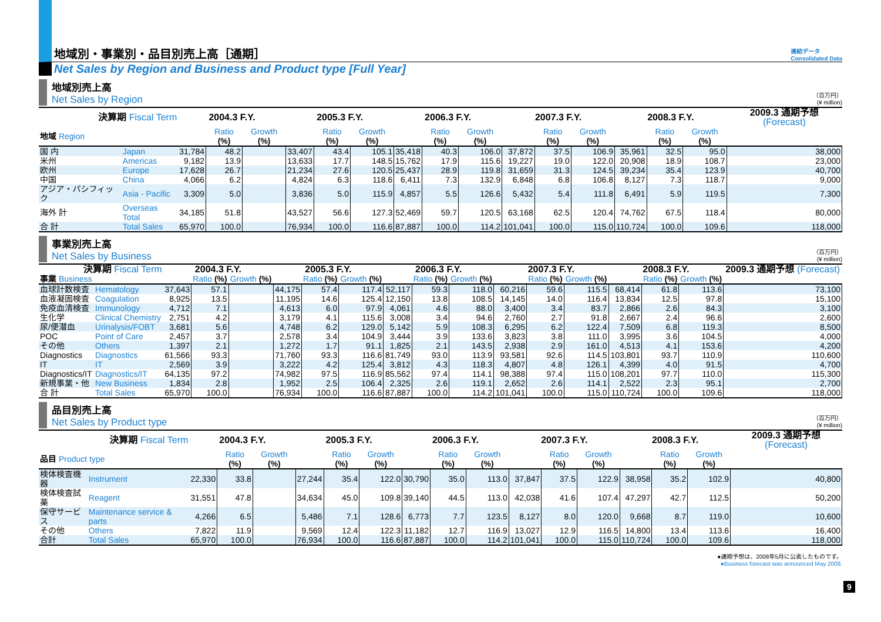地域別・事業別・品目別売上高［通期］
連結データ
Consolidated Data
Net Sales by Region and Business and Product type [Full Year]
地域別売上高
Net Sales by Region
（百万円）
(¥ million)
| 決算期 Fiscal Term | | 2004.3 F.Y. | | | 2005.3 F.Y. | | | 2006.3 F.Y. | | | 2007.3 F.Y. | | | 2008.3 F.Y. | | | 2009.3 通期予想 (Forecast) |
| --- | --- | --- | --- | --- | --- | --- | --- | --- | --- | --- | --- | --- | --- | --- | --- | --- | --- |
| 地域 Region | | | Ratio (%) | Growth (%) | | Ratio (%) | Growth (%) | | Ratio (%) | Growth (%) | | Ratio (%) | Growth (%) | | Ratio (%) | Growth (%) | |
| 国 内 | Japan | 31,784 | 48.2 | | 33,407 | 43.4 | 105.1 | 35,418 | 40.3 | 106.0 | 37,872 | 37.5 | 106.9 | 35,961 | 32.5 | 95.0 | 38,000 |
| 米州 | Americas | 9,182 | 13.9 | | 13,633 | 17.7 | 148.5 | 15,762 | 17.9 | 115.6 | 19,227 | 19.0 | 122.0 | 20,908 | 18.9 | 108.7 | 23,000 |
| 欧州 | Europe | 17,628 | 26.7 | | 21,234 | 27.6 | 120.5 | 25,437 | 28.9 | 119.8 | 31,659 | 31.3 | 124.5 | 39,234 | 35.4 | 123.9 | 40,700 |
| 中国 | China | 4,066 | 6.2 | | 4,824 | 6.3 | 118.6 | 6,411 | 7.3 | 132.9 | 6,848 | 6.8 | 106.8 | 8,127 | 7.3 | 118.7 | 9,000 |
| アジア・パシフィック | Asia - Pacific | 3,309 | 5.0 | | 3,836 | 5.0 | 115.9 | 4,857 | 5.5 | 126.6 | 5,432 | 5.4 | 111.8 | 6,491 | 5.9 | 119.5 | 7,300 |
| 海外 計 | Overseas Total | 34,185 | 51.8 | | 43,527 | 56.6 | 127.3 | 52,469 | 59.7 | 120.5 | 63,168 | 62.5 | 120.4 | 74,762 | 67.5 | 118.4 | 80,000 |
| 合 計 | Total Sales | 65,970 | 100.0 | | 76,934 | 100.0 | 116.6 | 87,887 | 100.0 | 114.2 | 101,041 | 100.0 | 115.0 | 110,724 | 100.0 | 109.6 | 118,000 |
事業別売上高
Net Sales by Business
（百万円）
(¥ million)
| 決算期 Fiscal Term | | 2004.3 F.Y. | | | 2005.3 F.Y. | | | 2006.3 F.Y. | | | 2007.3 F.Y. | | | 2008.3 F.Y. | | | 2009.3 通期予想 (Forecast) |
| --- | --- | --- | --- | --- | --- | --- | --- | --- | --- | --- | --- | --- | --- | --- | --- | --- | --- |
| 事業 Business | | | Ratio (%) | Growth (%) | | Ratio (%) | Growth (%) | | Ratio (%) | Growth (%) | | Ratio (%) | Growth (%) | | Ratio (%) | Growth (%) | |
| 血球計数検査 | Hematology | 37,643 | 57.1 | | 44,175 | 57.4 | 117.4 | 52,117 | 59.3 | 118.0 | 60,216 | 59.6 | 115.5 | 68,414 | 61.8 | 113.6 | 73,100 |
| 血液凝固検査 | Coagulation | 8,925 | 13.5 | | 11,195 | 14.6 | 125.4 | 12,150 | 13.8 | 108.5 | 14,145 | 14.0 | 116.4 | 13,834 | 12.5 | 97.8 | 15,100 |
| 免疫血清検査 | Immunology | 4,712 | 7.1 | | 4,613 | 6.0 | 97.9 | 4,061 | 4.6 | 88.0 | 3,400 | 3.4 | 83.7 | 2,866 | 2.6 | 84.3 | 3,100 |
| 生化学 | Clinical Chemistry | 2,751 | 4.2 | | 3,179 | 4.1 | 115.6 | 3,008 | 3.4 | 94.6 | 2,760 | 2.7 | 91.8 | 2,667 | 2.4 | 96.6 | 2,600 |
| 尿/便潜血 | Urinalysis/FOBT | 3,681 | 5.6 | | 4,748 | 6.2 | 129.0 | 5,142 | 5.9 | 108.3 | 6,295 | 6.2 | 122.4 | 7,509 | 6.8 | 119.3 | 8,500 |
| POC | Point of Care | 2,457 | 3.7 | | 2,578 | 3.4 | 104.9 | 3,444 | 3.9 | 133.6 | 3,823 | 3.8 | 111.0 | 3,995 | 3.6 | 104.5 | 4,000 |
| その他 | Others | 1,397 | 2.1 | | 1,272 | 1.7 | 91.1 | 1,825 | 2.1 | 143.5 | 2,938 | 2.9 | 161.0 | 4,513 | 4.1 | 153.6 | 4,200 |
| Diagnostics | Diagnostics | 61,566 | 93.3 | | 71,760 | 93.3 | 116.6 | 81,749 | 93.0 | 113.9 | 93,581 | 92.6 | 114.5 | 103,801 | 93.7 | 110.9 | 110,600 |
| IT | IT | 2,569 | 3.9 | | 3,222 | 4.2 | 125.4 | 3,812 | 4.3 | 118.3 | 4,807 | 4.8 | 126.1 | 4,399 | 4.0 | 91.5 | 4,700 |
| Diagnostics/IT | Diagnostics/IT | 64,135 | 97.2 | | 74,982 | 97.5 | 116.9 | 85,562 | 97.4 | 114.1 | 98,388 | 97.4 | 115.0 | 108,201 | 97.7 | 110.0 | 115,300 |
| 新規事業・他 | New Business | 1,834 | 2.8 | | 1,952 | 2.5 | 106.4 | 2,325 | 2.6 | 119.1 | 2,652 | 2.6 | 114.1 | 2,522 | 2.3 | 95.1 | 2,700 |
| 合 計 | Total Sales | 65,970 | 100.0 | | 76,934 | 100.0 | 116.6 | 87,887 | 100.0 | 114.2 | 101,041 | 100.0 | 115.0 | 110,724 | 100.0 | 109.6 | 118,000 |
品目別売上高
Net Sales by Product type
（百万円）
(¥ million)
| 決算期 Fiscal Term | | 2004.3 F.Y. | | | 2005.3 F.Y. | | | 2006.3 F.Y. | | | 2007.3 F.Y. | | | 2008.3 F.Y. | | | 2009.3 通期予想 (Forecast) |
| --- | --- | --- | --- | --- | --- | --- | --- | --- | --- | --- | --- | --- | --- | --- | --- | --- | --- |
| 品目 Product type | | | Ratio (%) | Growth (%) | | Ratio (%) | Growth (%) | | Ratio (%) | Growth (%) | | Ratio (%) | Growth (%) | | Ratio (%) | Growth (%) | |
| 検体検査機器 | Instrument | 22,330 | 33.8 | | 27,244 | 35.4 | 122.0 | 30,790 | 35.0 | 113.0 | 37,847 | 37.5 | 122.9 | 38,958 | 35.2 | 102.9 | 40,800 |
| 検体検査試薬 | Reagent | 31,551 | 47.8 | | 34,634 | 45.0 | 109.8 | 39,140 | 44.5 | 113.0 | 42,038 | 41.6 | 107.4 | 47,297 | 42.7 | 112.5 | 50,200 |
| 保守サービス | Maintenance service & parts | 4,266 | 6.5 | | 5,486 | 7.1 | 128.6 | 6,773 | 7.7 | 123.5 | 8,127 | 8.0 | 120.0 | 9,668 | 8.7 | 119.0 | 10,600 |
| その他 | Others | 7,822 | 11.9 | | 9,569 | 12.4 | 122.3 | 11,182 | 12.7 | 116.9 | 13,027 | 12.9 | 116.5 | 14,800 | 13.4 | 113.6 | 16,400 |
| 合計 | Total Sales | 65,970 | 100.0 | | 76,934 | 100.0 | 116.6 | 87,887 | 100.0 | 114.2 | 101,041 | 100.0 | 115.0 | 110,724 | 100.0 | 109.6 | 118,000 |
●通期予想は、2008年5月に公表したものです。
●Business forecast was announced May 2008.
9